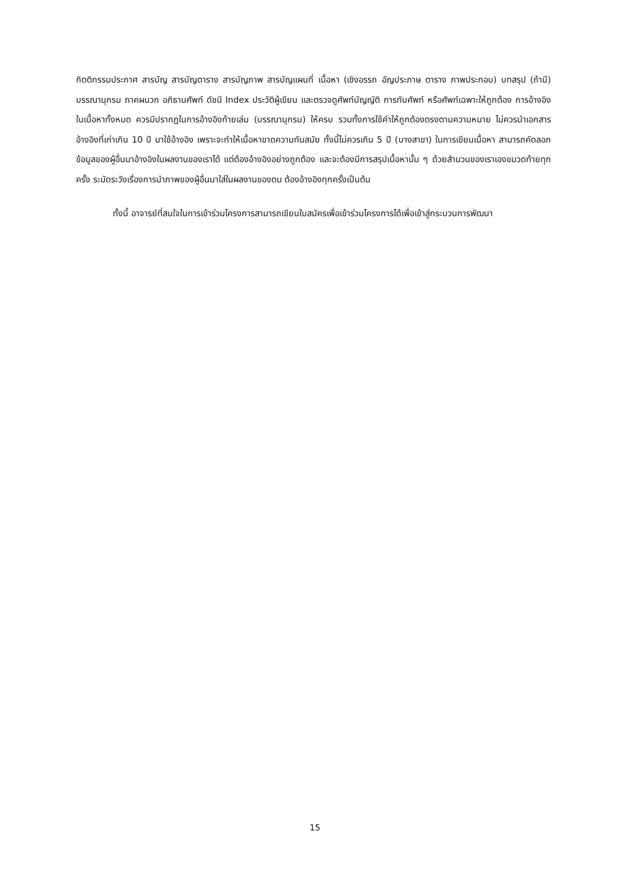กิตติกรรมประกาศ สารบัญ สารบัญตาราง สารบัญภาพ สารบัญแผนที่ เนื้อหา (เชิงอรรถ อัญประภาษ ตาราง ภาพประกอบ) บทสรุป (ถ้ามี) บรรณานุกรม ภาคผนวก อภิธานศัพท์ ดัชนี Index ประวัติผู้เขียน และตรวจดูศัพท์บัญญัติ การทับศัพท์ หรือศัพท์เฉพาะให้ถูกต้อง การอ้างอิงในเนื้อหาทั้งหมด ควรมีปรากฏในการอ้างอิงท้ายเล่ม (บรรณานุกรม) ให้ครบ รวมทั้งการใช้คำให้ถูกต้องตรงตามความหมาย ไม่ควรนำเอกสารอ้างอิงที่เก่าเกิน 10 ปี มาใช้อ้างอิง เพราะจะทำให้เนื้อหาขาดความทันสมัย ทั้งนี้ไม่ควรเกิน 5 ปี (บางสาขา) ในการเขียนเนื้อหา สามารถคัดลอกข้อมูลของผู้อื่นมาอ้างอิงในผลงานของเราได้ แต่ต้องอ้างอิงอย่างถูกต้อง และจะต้องมีการสรุปเนื้อหานั้น ๆ ด้วยสำนวนของเราเองขมวดท้ายทุกครั้ง ระมัดระวังเรื่องการนำภาพของผู้อื่นมาใส่ในผลงานของตน ต้องอ้างอิงทุกครั้งเป็นต้น
ทั้งนี้ อาจารย์ที่สนใจในการเข้าร่วมโครงการสามารถเขียนใบสมัครเพื่อเข้าร่วมโครงการได้เพื่อเข้าสู่กระบวนการพัฒนา
15